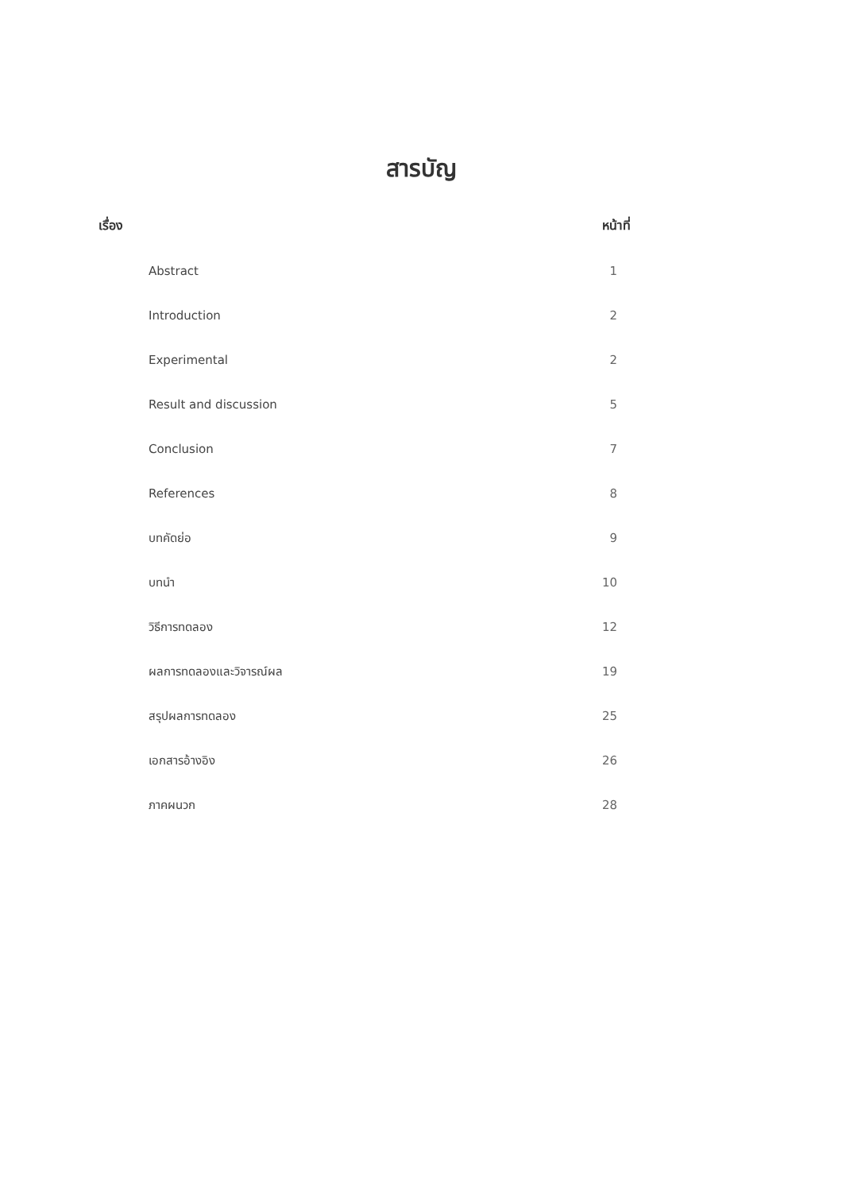สารบัญ
เรื่อง หน้าที่
Abstract 1
Introduction 2
Experimental 2
Result and discussion 5
Conclusion 7
References 8
บทคัดย่อ 9
บทนำ 10
วิธีการทดลอง 12
ผลการทดลองและวิจารณ์ผล 19
สรุปผลการทดลอง 25
เอกสารอ้างอิง 26
ภาคผนวก 28